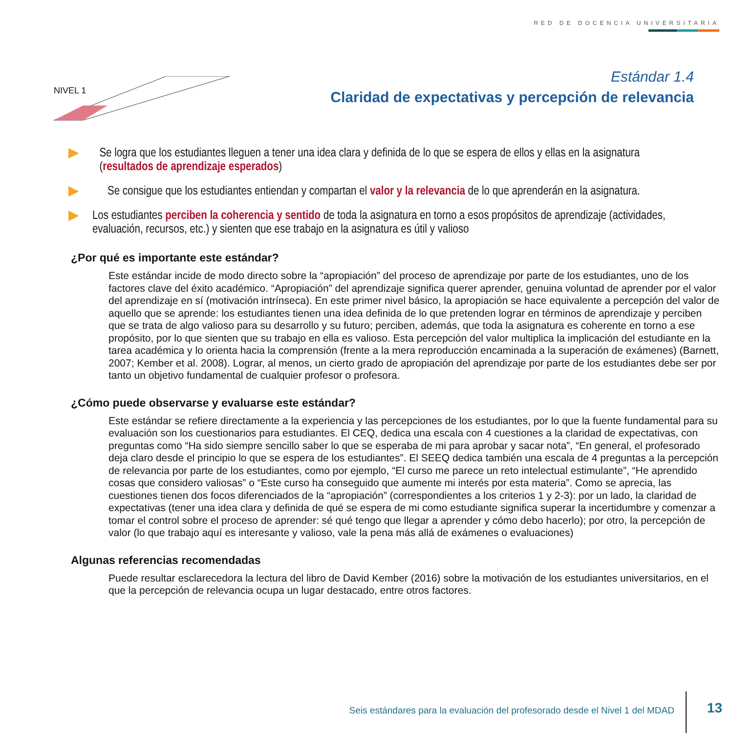RED DE DOCENCIA UNIVERSITARIA
NIVEL 1
Estándar 1.4
Claridad de expectativas y percepción de relevancia
▶ Se logra que los estudiantes lleguen a tener una idea clara y definida de lo que se espera de ellos y ellas en la asignatura (resultados de aprendizaje esperados)
▶ Se consigue que los estudiantes entiendan y compartan el valor y la relevancia de lo que aprenderán en la asignatura.
▶ Los estudiantes perciben la coherencia y sentido de toda la asignatura en torno a esos propósitos de aprendizaje (actividades, evaluación, recursos, etc.) y sienten que ese trabajo en la asignatura es útil y valioso
¿Por qué es importante este estándar?
Este estándar incide de modo directo sobre la “apropiación” del proceso de aprendizaje por parte de los estudiantes, uno de los factores clave del éxito académico. “Apropiación” del aprendizaje significa querer aprender, genuina voluntad de aprender por el valor del aprendizaje en sí (motivación intrínseca). En este primer nivel básico, la apropiación se hace equivalente a percepción del valor de aquello que se aprende: los estudiantes tienen una idea definida de lo que pretenden lograr en términos de aprendizaje y perciben que se trata de algo valioso para su desarrollo y su futuro; perciben, además, que toda la asignatura es coherente en torno a ese propósito, por lo que sienten que su trabajo en ella es valioso. Esta percepción del valor multiplica la implicación del estudiante en la tarea académica y lo orienta hacia la comprensión (frente a la mera reproducción encaminada a la superación de exámenes) (Barnett, 2007; Kember et al. 2008). Lograr, al menos, un cierto grado de apropiación del aprendizaje por parte de los estudiantes debe ser por tanto un objetivo fundamental de cualquier profesor o profesora.
¿Cómo puede observarse y evaluarse este estándar?
Este estándar se refiere directamente a la experiencia y las percepciones de los estudiantes, por lo que la fuente fundamental para su evaluación son los cuestionarios para estudiantes. El CEQ, dedica una escala con 4 cuestiones a la claridad de expectativas, con preguntas como “Ha sido siempre sencillo saber lo que se esperaba de mi para aprobar y sacar nota”, “En general, el profesorado deja claro desde el principio lo que se espera de los estudiantes”. El SEEQ dedica también una escala de 4 preguntas a la percepción de relevancia por parte de los estudiantes, como por ejemplo, “El curso me parece un reto intelectual estimulante”, “He aprendido cosas que considero valiosas” o “Este curso ha conseguido que aumente mi interés por esta materia”. Como se aprecia, las cuestiones tienen dos focos diferenciados de la “apropiación” (correspondientes a los criterios 1 y 2-3): por un lado, la claridad de expectativas (tener una idea clara y definida de qué se espera de mi como estudiante significa superar la incertidumbre y comenzar a tomar el control sobre el proceso de aprender: sé qué tengo que llegar a aprender y cómo debo hacerlo); por otro, la percepción de valor (lo que trabajo aquí es interesante y valioso, vale la pena más allá de exámenes o evaluaciones)
Algunas referencias recomendadas
Puede resultar esclarecedora la lectura del libro de David Kember (2016) sobre la motivación de los estudiantes universitarios, en el que la percepción de relevancia ocupa un lugar destacado, entre otros factores.
Seis estándares para la evaluación del profesorado desde el Nivel 1 del MDAD
13